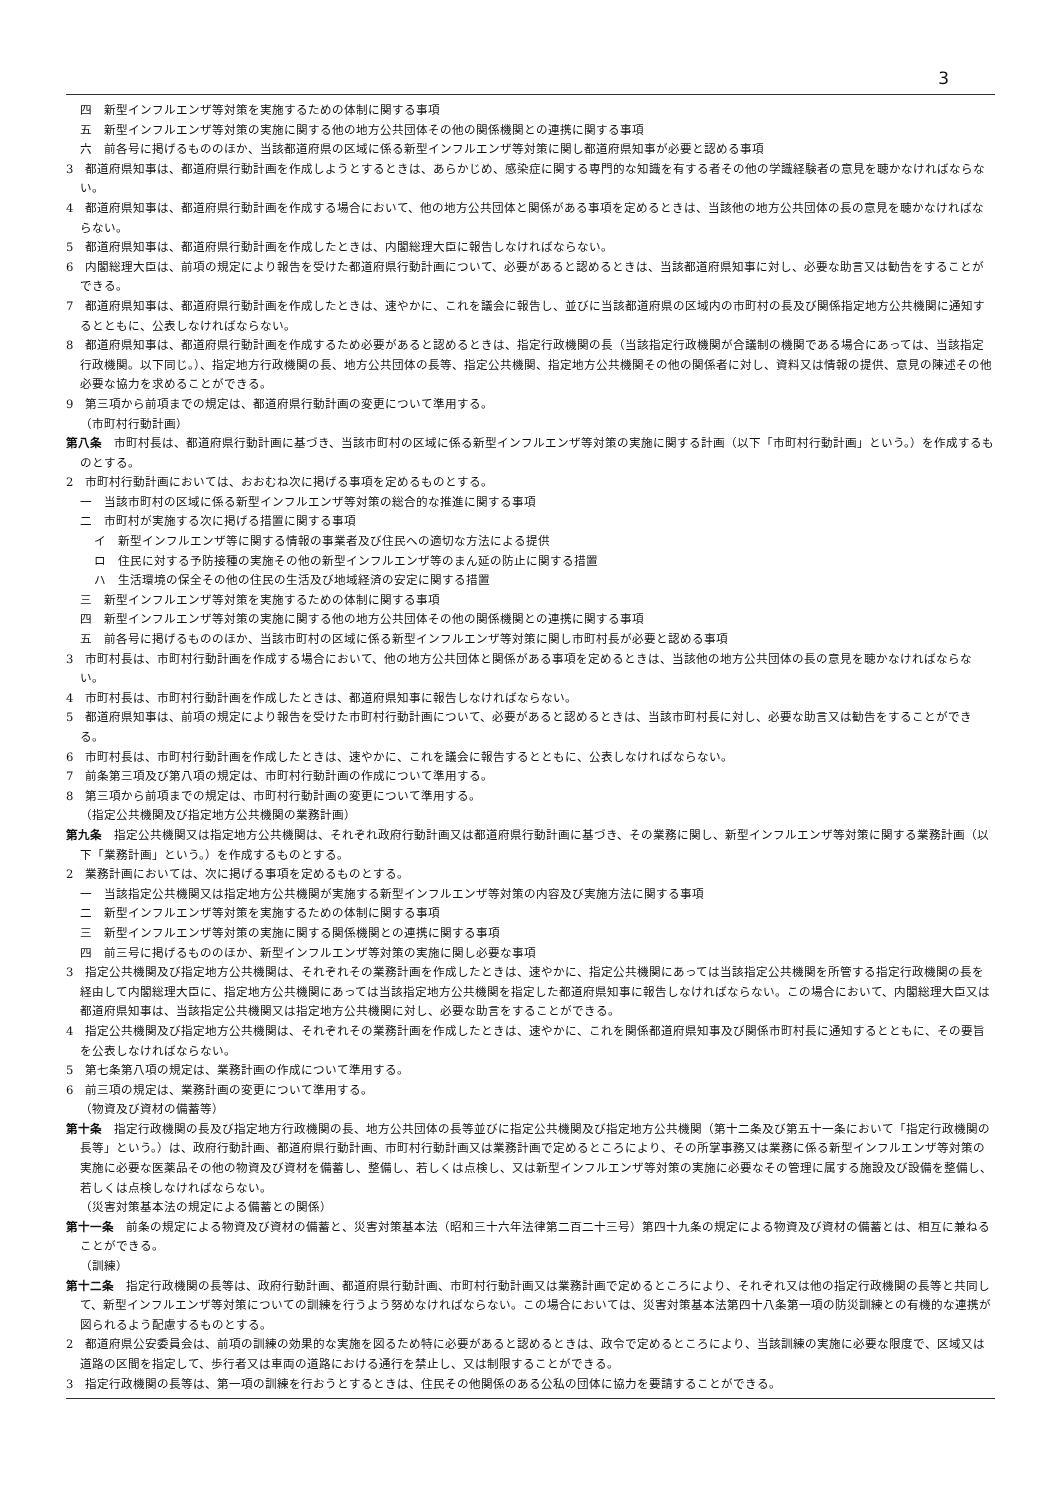3
四　新型インフルエンザ等対策を実施するための体制に関する事項
五　新型インフルエンザ等対策の実施に関する他の地方公共団体その他の関係機関との連携に関する事項
六　前各号に掲げるもののほか、当該都道府県の区域に係る新型インフルエンザ等対策に関し都道府県知事が必要と認める事項
3　都道府県知事は、都道府県行動計画を作成しようとするときは、あらかじめ、感染症に関する専門的な知識を有する者その他の学識経験者の意見を聴かなければならない。
4　都道府県知事は、都道府県行動計画を作成する場合において、他の地方公共団体と関係がある事項を定めるときは、当該他の地方公共団体の長の意見を聴かなければならない。
5　都道府県知事は、都道府県行動計画を作成したときは、内閣総理大臣に報告しなければならない。
6　内閣総理大臣は、前項の規定により報告を受けた都道府県行動計画について、必要があると認めるときは、当該都道府県知事に対し、必要な助言又は勧告をすることができる。
7　都道府県知事は、都道府県行動計画を作成したときは、速やかに、これを議会に報告し、並びに当該都道府県の区域内の市町村の長及び関係指定地方公共機関に通知するとともに、公表しなければならない。
8　都道府県知事は、都道府県行動計画を作成するため必要があると認めるときは、指定行政機関の長（当該指定行政機関が合議制の機関である場合にあっては、当該指定行政機関。以下同じ。）、指定地方行政機関の長、地方公共団体の長等、指定公共機関、指定地方公共機関その他の関係者に対し、資料又は情報の提供、意見の陳述その他必要な協力を求めることができる。
9　第三項から前項までの規定は、都道府県行動計画の変更について準用する。
（市町村行動計画）
第八条　市町村長は、都道府県行動計画に基づき、当該市町村の区域に係る新型インフルエンザ等対策の実施に関する計画（以下「市町村行動計画」という。）を作成するものとする。
2　市町村行動計画においては、おおむね次に掲げる事項を定めるものとする。
一　当該市町村の区域に係る新型インフルエンザ等対策の総合的な推進に関する事項
二　市町村が実施する次に掲げる措置に関する事項
イ　新型インフルエンザ等に関する情報の事業者及び住民への適切な方法による提供
ロ　住民に対する予防接種の実施その他の新型インフルエンザ等のまん延の防止に関する措置
ハ　生活環境の保全その他の住民の生活及び地域経済の安定に関する措置
三　新型インフルエンザ等対策を実施するための体制に関する事項
四　新型インフルエンザ等対策の実施に関する他の地方公共団体その他の関係機関との連携に関する事項
五　前各号に掲げるもののほか、当該市町村の区域に係る新型インフルエンザ等対策に関し市町村長が必要と認める事項
3　市町村長は、市町村行動計画を作成する場合において、他の地方公共団体と関係がある事項を定めるときは、当該他の地方公共団体の長の意見を聴かなければならない。
4　市町村長は、市町村行動計画を作成したときは、都道府県知事に報告しなければならない。
5　都道府県知事は、前項の規定により報告を受けた市町村行動計画について、必要があると認めるときは、当該市町村長に対し、必要な助言又は勧告をすることができる。
6　市町村長は、市町村行動計画を作成したときは、速やかに、これを議会に報告するとともに、公表しなければならない。
7　前条第三項及び第八項の規定は、市町村行動計画の作成について準用する。
8　第三項から前項までの規定は、市町村行動計画の変更について準用する。
（指定公共機関及び指定地方公共機関の業務計画）
第九条　指定公共機関又は指定地方公共機関は、それぞれ政府行動計画又は都道府県行動計画に基づき、その業務に関し、新型インフルエンザ等対策に関する業務計画（以下「業務計画」という。）を作成するものとする。
2　業務計画においては、次に掲げる事項を定めるものとする。
一　当該指定公共機関又は指定地方公共機関が実施する新型インフルエンザ等対策の内容及び実施方法に関する事項
二　新型インフルエンザ等対策を実施するための体制に関する事項
三　新型インフルエンザ等対策の実施に関する関係機関との連携に関する事項
四　前三号に掲げるもののほか、新型インフルエンザ等対策の実施に関し必要な事項
3　指定公共機関及び指定地方公共機関は、それぞれその業務計画を作成したときは、速やかに、指定公共機関にあっては当該指定公共機関を所管する指定行政機関の長を経由して内閣総理大臣に、指定地方公共機関にあっては当該指定地方公共機関を指定した都道府県知事に報告しなければならない。この場合において、内閣総理大臣又は都道府県知事は、当該指定公共機関又は指定地方公共機関に対し、必要な助言をすることができる。
4　指定公共機関及び指定地方公共機関は、それぞれその業務計画を作成したときは、速やかに、これを関係都道府県知事及び関係市町村長に通知するとともに、その要旨を公表しなければならない。
5　第七条第八項の規定は、業務計画の作成について準用する。
6　前三項の規定は、業務計画の変更について準用する。
（物資及び資材の備蓄等）
第十条　指定行政機関の長及び指定地方行政機関の長、地方公共団体の長等並びに指定公共機関及び指定地方公共機関（第十二条及び第五十一条において「指定行政機関の長等」という。）は、政府行動計画、都道府県行動計画、市町村行動計画又は業務計画で定めるところにより、その所掌事務又は業務に係る新型インフルエンザ等対策の実施に必要な医薬品その他の物資及び資材を備蓄し、整備し、若しくは点検し、又は新型インフルエンザ等対策の実施に必要なその管理に属する施設及び設備を整備し、若しくは点検しなければならない。
（災害対策基本法の規定による備蓄との関係）
第十一条　前条の規定による物資及び資材の備蓄と、災害対策基本法（昭和三十六年法律第二百二十三号）第四十九条の規定による物資及び資材の備蓄とは、相互に兼ねることができる。
（訓練）
第十二条　指定行政機関の長等は、政府行動計画、都道府県行動計画、市町村行動計画又は業務計画で定めるところにより、それぞれ又は他の指定行政機関の長等と共同して、新型インフルエンザ等対策についての訓練を行うよう努めなければならない。この場合においては、災害対策基本法第四十八条第一項の防災訓練との有機的な連携が図られるよう配慮するものとする。
2　都道府県公安委員会は、前項の訓練の効果的な実施を図るため特に必要があると認めるときは、政令で定めるところにより、当該訓練の実施に必要な限度で、区域又は道路の区間を指定して、歩行者又は車両の道路における通行を禁止し、又は制限することができる。
3　指定行政機関の長等は、第一項の訓練を行おうとするときは、住民その他関係のある公私の団体に協力を要請することができる。